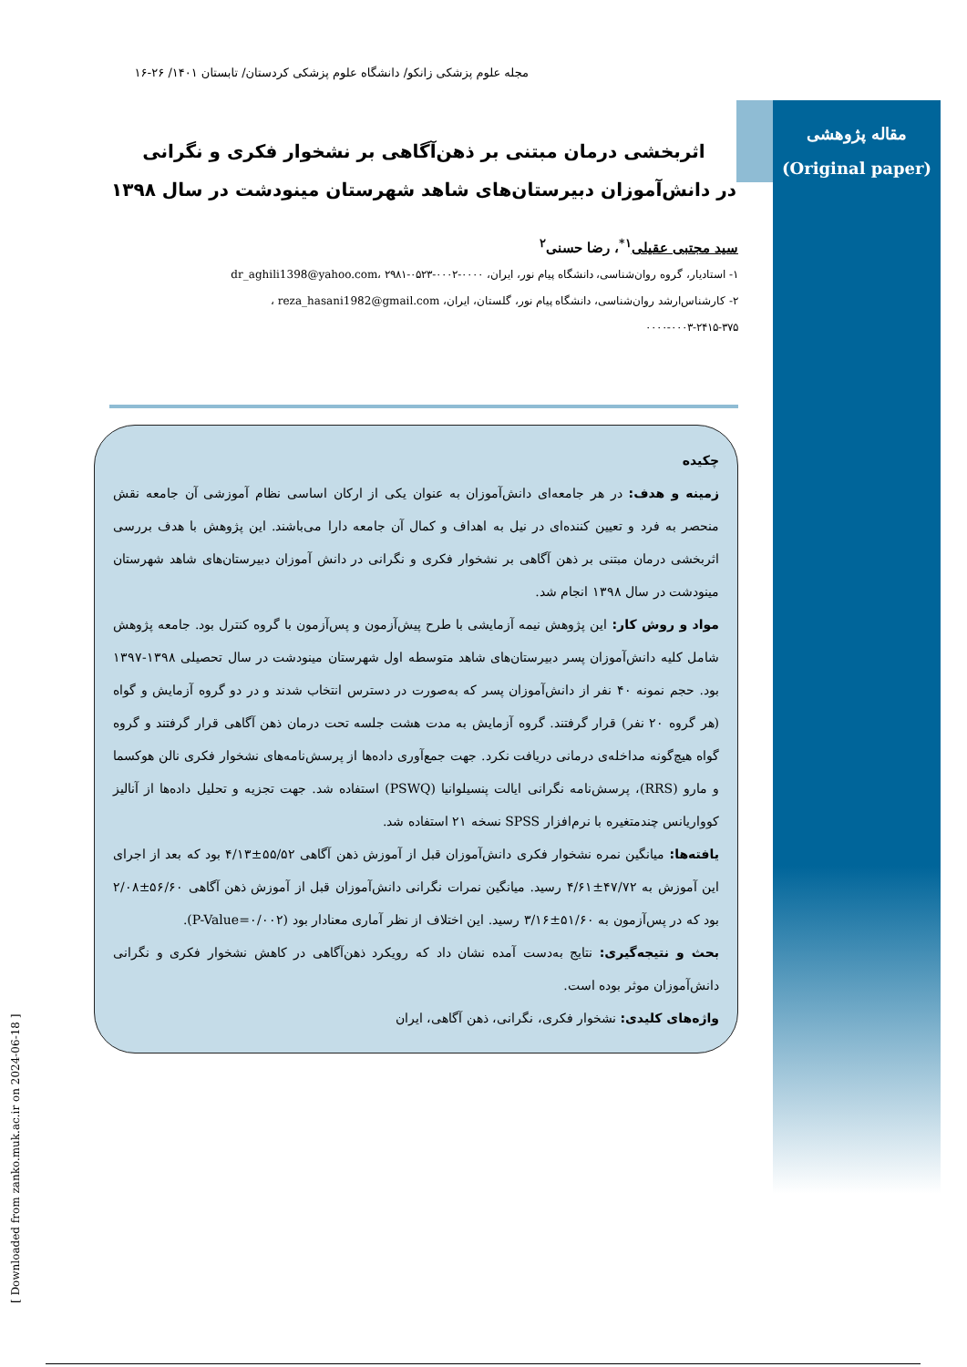مجله علوم پزشکی زانکو/ دانشگاه علوم پزشکی کردستان/ تابستان ۱۴۰۱/ ۲۶-۱۶
مقاله پژوهشی
(Original paper)
اثربخشی درمان مبتنی بر ذهن‌آگاهی بر نشخوار فکری و نگرانی
در دانش‌آموزان دبیرستان‌های شاهد شهرستان مینودشت در سال ۱۳۹۸
سید مجتبی عقیلی<sup>۱*</sup>، رضا حسنی<sup>۲</sup>
۱- استادیار، گروه روان‌شناسی، دانشگاه پیام نور، ایران، dr_aghili1398@yahoo.com، ۲۹۸۱-۰۵۲۳-۰۰۰۲-۰۰۰۰
۲- کارشناس‌ارشد روان‌شناسی، دانشگاه پیام نور، گلستان، ایران، reza_hasani1982@gmail.com ،
۰۰۰۰-۰۰۰۳-۲۴۱۵-۳۷۵
چکیده
زمینه و هدف: در هر جامعه‌ای دانش‌آموزان به عنوان یکی از ارکان اساسی نظام آموزشی آن جامعه نقش منحصر به فرد و تعیین کننده‌ای در نیل به اهداف و کمال آن جامعه دارا می‌باشند. این پژوهش با هدف بررسی اثربخشی درمان مبتنی بر ذهن آگاهی بر نشخوار فکری و نگرانی در دانش آموزان دبیرستان‌های شاهد شهرستان مینودشت در سال ۱۳۹۸ انجام شد.
مواد و روش کار: این پژوهش نیمه آزمایشی با طرح پیش‌آزمون و پس‌آزمون با گروه کنترل بود. جامعه پژوهش شامل کلیه دانش‌آموزان پسر دبیرستان‌های شاهد متوسطه اول شهرستان مینودشت در سال تحصیلی ۱۳۹۸-۱۳۹۷ بود. حجم نمونه ۴۰ نفر از دانش‌آموزان پسر که به‌صورت در دسترس انتخاب شدند و در دو گروه آزمایش و گواه (هر گروه ۲۰ نفر) قرار گرفتند. گروه آزمایش به مدت هشت جلسه تحت درمان ذهن آگاهی قرار گرفتند و گروه گواه هیچ‌گونه مداخله‌ی درمانی دریافت نکرد. جهت جمع‌آوری داده‌ها از پرسش‌نامه‌های نشخوار فکری نالن هوکسما و مارو (RRS)، پرسش‌نامه نگرانی ایالت پنسیلوانیا (PSWQ) استفاده شد. جهت تجزیه و تحلیل داده‌ها از آنالیز کوواریانس چندمتغیره با نرم‌افزار SPSS نسخه ۲۱ استفاده شد.
یافته‌ها: میانگین نمره نشخوار فکری دانش‌آموزان قبل از آموزش ذهن آگاهی ۵۵/۵۲±۴/۱۳ بود که بعد از اجرای این آموزش به ۴۷/۷۲±۴/۶۱ رسید. میانگین نمرات نگرانی دانش‌آموزان قبل از آموزش ذهن آگاهی ۵۶/۶۰±۲/۰۸ بود که در پس‌آزمون به ۵۱/۶۰±۳/۱۶ رسید. این اختلاف از نظر آماری معنادار بود (P-Value=۰/۰۰۲).
بحث و نتیجه‌گیری: نتایج به‌دست آمده نشان داد که رویکرد ذهن‌آگاهی در کاهش نشخوار فکری و نگرانی دانش‌آموزان موثر بوده است.
واژه‌های کلیدی: نشخوار فکری، نگرانی، ذهن آگاهی، ایران
[ Downloaded from zanko.muk.ac.ir on 2024-06-18 ]